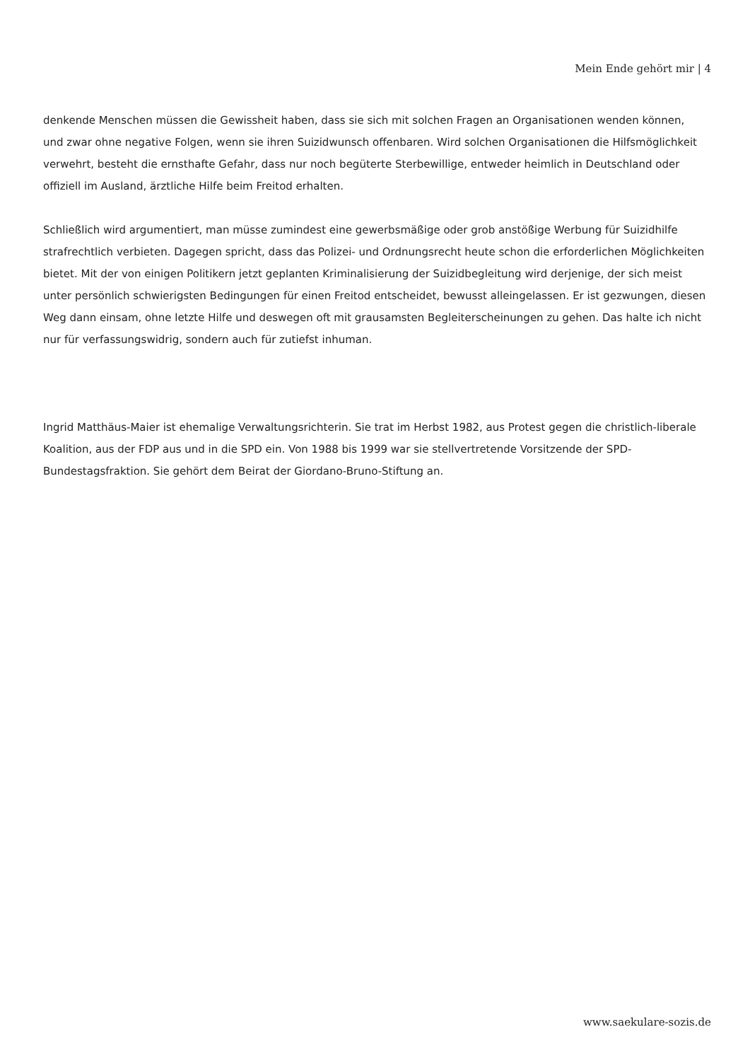Mein Ende gehört mir | 4
denkende Menschen müssen die Gewissheit haben, dass sie sich mit solchen Fragen an Organisationen wenden können, und zwar ohne negative Folgen, wenn sie ihren Suizidwunsch offenbaren. Wird solchen Organisationen die Hilfsmöglichkeit verwehrt, besteht die ernsthafte Gefahr, dass nur noch begüterte Sterbewillige, entweder heimlich in Deutschland oder offiziell im Ausland, ärztliche Hilfe beim Freitod erhalten.
Schließlich wird argumentiert, man müsse zumindest eine gewerbsmäßige oder grob anstößige Werbung für Suizidhilfe strafrechtlich verbieten. Dagegen spricht, dass das Polizei- und Ordnungsrecht heute schon die erforderlichen Möglichkeiten bietet. Mit der von einigen Politikern jetzt geplanten Kriminalisierung der Suizidbegleitung wird derjenige, der sich meist unter persönlich schwierigsten Bedingungen für einen Freitod entscheidet, bewusst alleingelassen. Er ist gezwungen, diesen Weg dann einsam, ohne letzte Hilfe und deswegen oft mit grausamsten Begleiterscheinungen zu gehen. Das halte ich nicht nur für verfassungswidrig, sondern auch für zutiefst inhuman.
Ingrid Matthäus-Maier ist ehemalige Verwaltungsrichterin. Sie trat im Herbst 1982, aus Protest gegen die christlich-liberale Koalition, aus der FDP aus und in die SPD ein. Von 1988 bis 1999 war sie stellvertretende Vorsitzende der SPD-Bundestagsfraktion. Sie gehört dem Beirat der Giordano-Bruno-Stiftung an.
www.saekulare-sozis.de